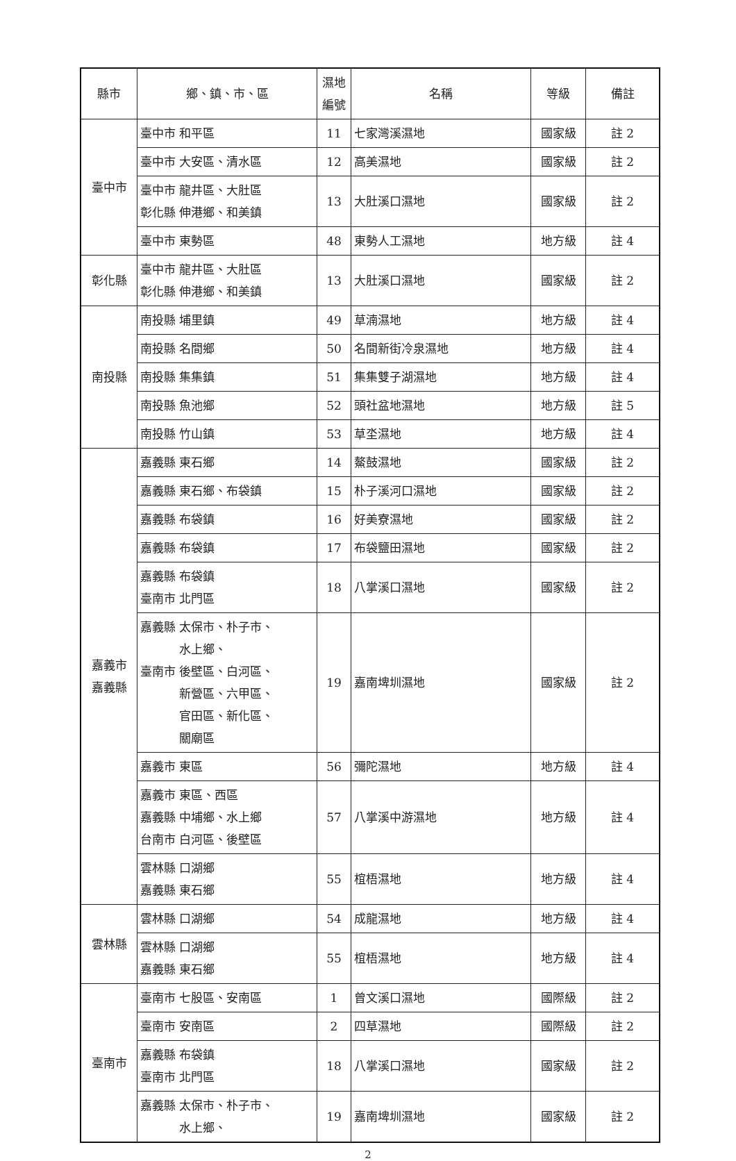| 縣市 | 鄉、鎮、市、區 | 濕地 編號 | 名稱 | 等級 | 備註 |
| --- | --- | --- | --- | --- | --- |
| 臺中市 | 臺中市 和平區 | 11 | 七家灣溪濕地 | 國家級 | 註 2 |
| | 臺中市 大安區、清水區 | 12 | 高美濕地 | 國家級 | 註 2 |
| | 臺中市 龍井區、大肚區 彰化縣 伸港鄉、和美鎮 | 13 | 大肚溪口濕地 | 國家級 | 註 2 |
| | 臺中市 東勢區 | 48 | 東勢人工濕地 | 地方級 | 註 4 |
| 彰化縣 | 臺中市 龍井區、大肚區 彰化縣 伸港鄉、和美鎮 | 13 | 大肚溪口濕地 | 國家級 | 註 2 |
| 南投縣 | 南投縣 埔里鎮 | 49 | 草湳濕地 | 地方級 | 註 4 |
| | 南投縣 名間鄉 | 50 | 名間新街冷泉濕地 | 地方級 | 註 4 |
| | 南投縣 集集鎮 | 51 | 集集雙子湖濕地 | 地方級 | 註 4 |
| | 南投縣 魚池鄉 | 52 | 頭社盆地濕地 | 地方級 | 註 5 |
| | 南投縣 竹山鎮 | 53 | 草坔濕地 | 地方級 | 註 4 |
| 嘉義市 嘉義縣 | 嘉義縣 東石鄉 | 14 | 鰲鼓濕地 | 國家級 | 註 2 |
| | 嘉義縣 東石鄉、布袋鎮 | 15 | 朴子溪河口濕地 | 國家級 | 註 2 |
| | 嘉義縣 布袋鎮 | 16 | 好美寮濕地 | 國家級 | 註 2 |
| | 嘉義縣 布袋鎮 | 17 | 布袋鹽田濕地 | 國家級 | 註 2 |
| | 嘉義縣 布袋鎮 臺南市 北門區 | 18 | 八掌溪口濕地 | 國家級 | 註 2 |
| | 嘉義縣 太保市、朴子市、 水上鄉、 臺南市 後壁區、白河區、 新營區、六甲區、 官田區、新化區、 關廟區 | 19 | 嘉南埤圳濕地 | 國家級 | 註 2 |
| | 嘉義市 東區 | 56 | 彌陀濕地 | 地方級 | 註 4 |
| | 嘉義市 東區、西區 嘉義縣 中埔鄉、水上鄉 台南市 白河區、後壁區 | 57 | 八掌溪中游濕地 | 地方級 | 註 4 |
| | 雲林縣 口湖鄉 嘉義縣 東石鄉 | 55 | 椬梧濕地 | 地方級 | 註 4 |
| 雲林縣 | 雲林縣 口湖鄉 | 54 | 成龍濕地 | 地方級 | 註 4 |
| | 雲林縣 口湖鄉 嘉義縣 東石鄉 | 55 | 椬梧濕地 | 地方級 | 註 4 |
| 臺南市 | 臺南市 七股區、安南區 | 1 | 曾文溪口濕地 | 國際級 | 註 2 |
| | 臺南市 安南區 | 2 | 四草濕地 | 國際級 | 註 2 |
| | 嘉義縣 布袋鎮 臺南市 北門區 | 18 | 八掌溪口濕地 | 國家級 | 註 2 |
| | 嘉義縣 太保市、朴子市、 水上鄉、 | 19 | 嘉南埤圳濕地 | 國家級 | 註 2 |
2